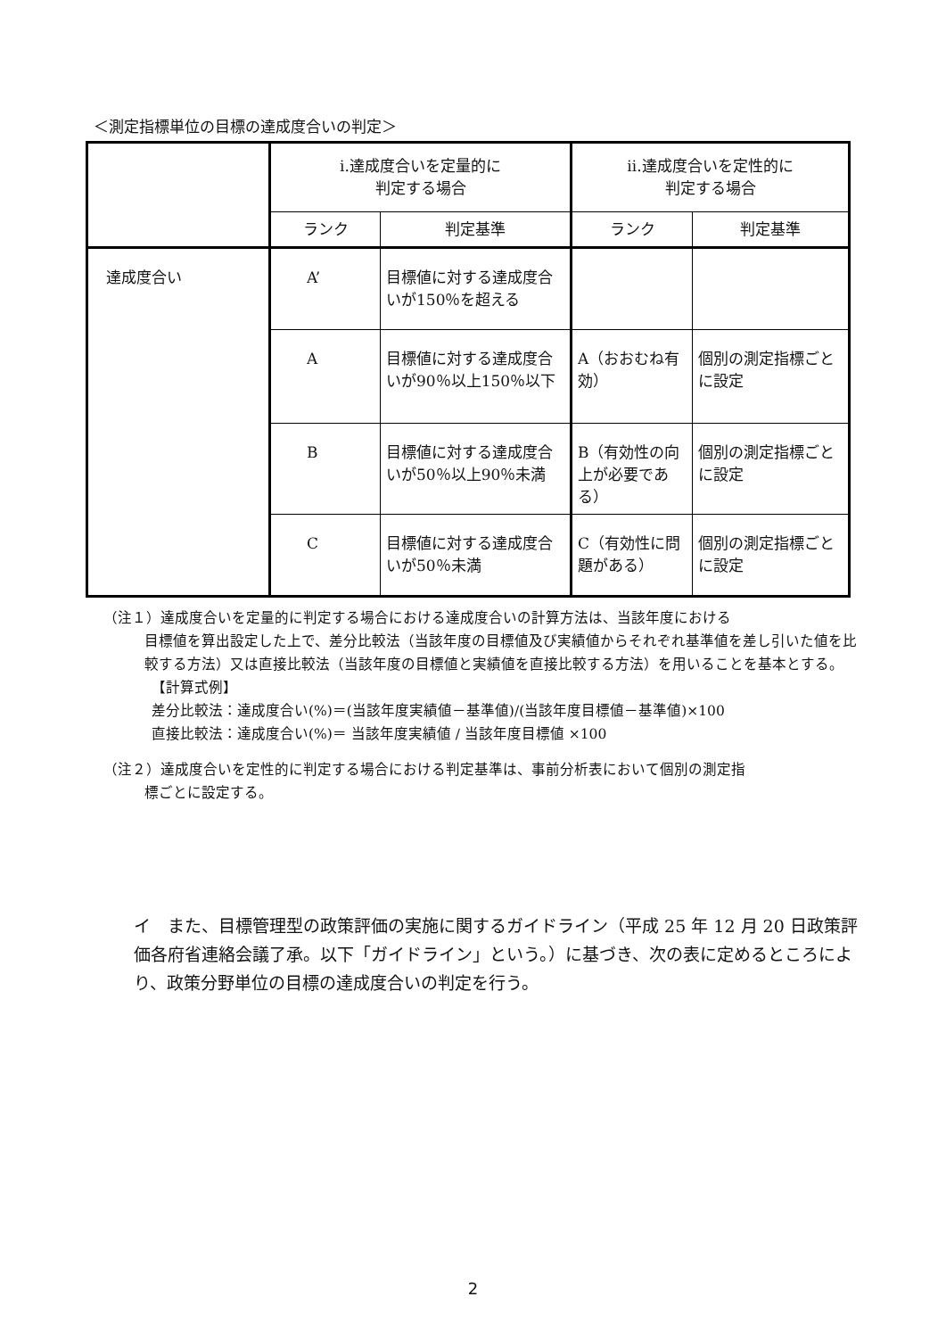＜測定指標単位の目標の達成度合いの判定＞
| | ⅰ.達成度合いを定量的に 判定する場合 | | ⅱ.達成度合いを定性的に 判定する場合 | |
| --- | --- | --- | --- | --- |
| | ランク | 判定基準 | ランク | 判定基準 |
| 達成度合い | A’ | 目標値に対する達成度合いが150％を超える | | |
| | A | 目標値に対する達成度合いが90％以上150％以下 | A（おおむね有効） | 個別の測定指標ごとに設定 |
| | B | 目標値に対する達成度合いが50％以上90％未満 | B（有効性の向上が必要である） | 個別の測定指標ごとに設定 |
| | C | 目標値に対する達成度合いが50％未満 | C（有効性に問題がある） | 個別の測定指標ごとに設定 |
（注１）達成度合いを定量的に判定する場合における達成度合いの計算方法は、当該年度における
目標値を算出設定した上で、差分比較法（当該年度の目標値及び実績値からそれぞれ基準値を差し引いた値を比較する方法）又は直接比較法（当該年度の目標値と実績値を直接比較する方法）を用いることを基本とする。
【計算式例】
差分比較法：達成度合い(%)＝(当該年度実績値－基準値)/(当該年度目標値－基準値)×100
直接比較法：達成度合い(%)＝ 当該年度実績値 / 当該年度目標値 ×100
（注２）達成度合いを定性的に判定する場合における判定基準は、事前分析表において個別の測定指
標ごとに設定する。
イ　また、目標管理型の政策評価の実施に関するガイドライン（平成 25 年 12 月 20 日政策評価各府省連絡会議了承。以下「ガイドライン」という。）に基づき、次の表に定めるところにより、政策分野単位の目標の達成度合いの判定を行う。
2